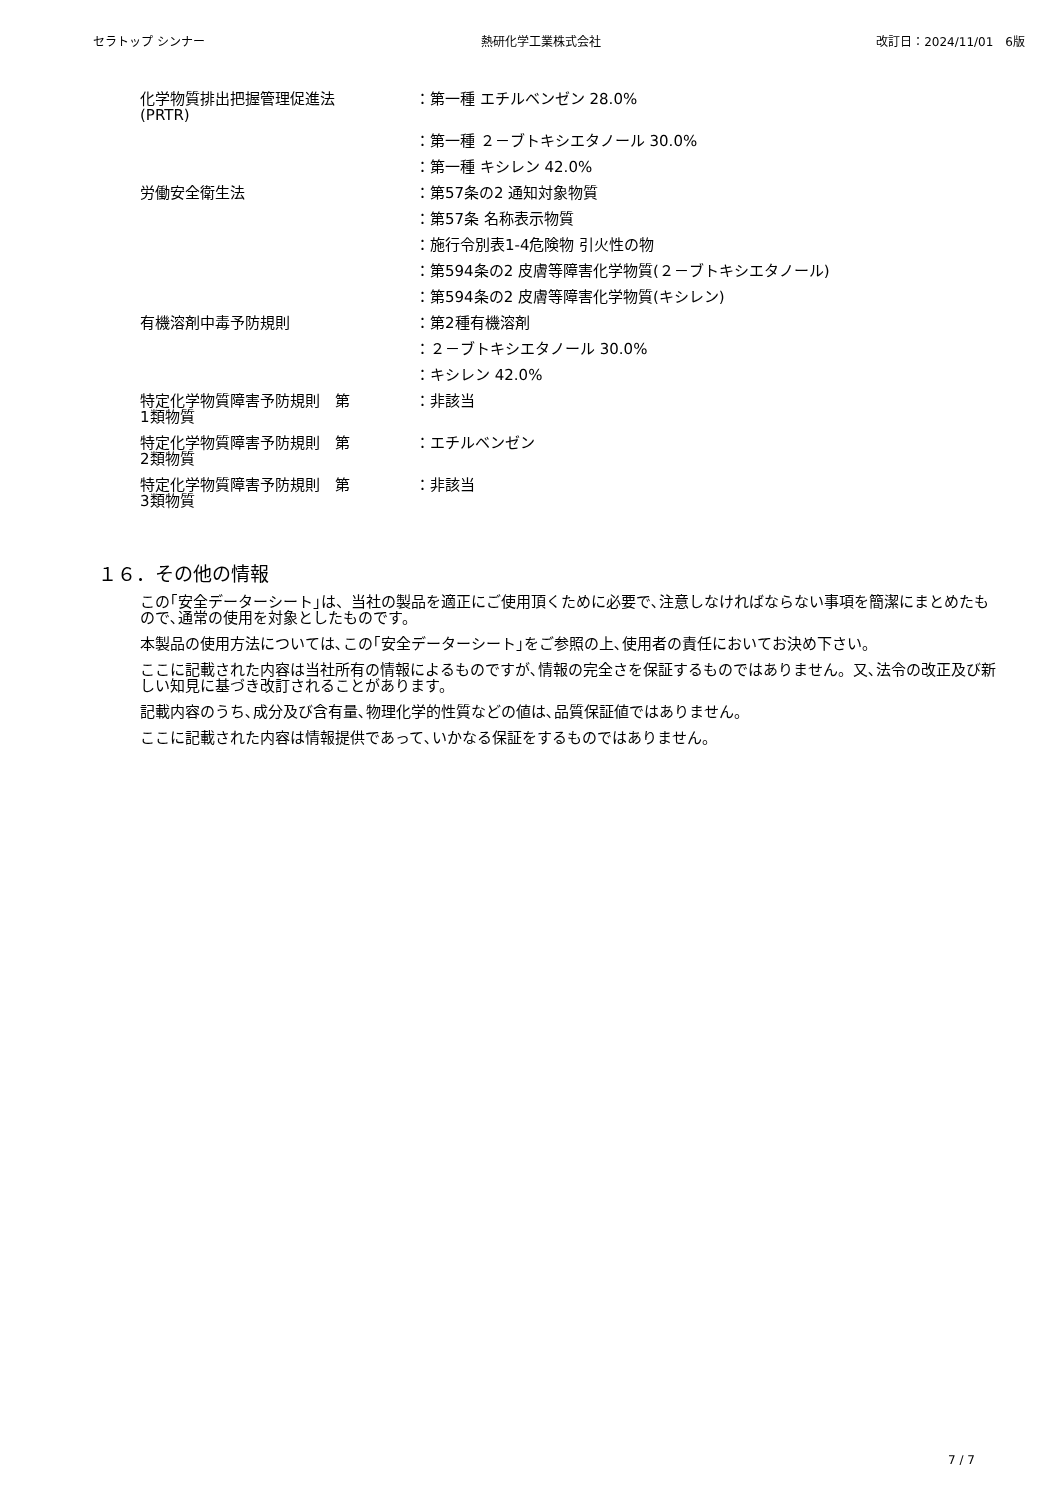セラトップ シンナー 熱研化学工業株式会社 改訂日：2024/11/01　6版
| 化学物質排出把握管理促進法 (PRTR) | ：第一種 エチルベンゼン 28.0% |
| | ：第一種 ２－ブトキシエタノール 30.0% |
| | ：第一種 キシレン 42.0% |
| 労働安全衛生法 | ：第57条の2 通知対象物質 |
| | ：第57条 名称表示物質 |
| | ：施行令別表1-4危険物 引火性の物 |
| | ：第594条の2 皮膚等障害化学物質(２－ブトキシエタノール) |
| | ：第594条の2 皮膚等障害化学物質(キシレン) |
| 有機溶剤中毒予防規則 | ：第2種有機溶剤 |
| | ：２－ブトキシエタノール 30.0% |
| | ：キシレン 42.0% |
| 特定化学物質障害予防規則 第 1類物質 | ：非該当 |
| 特定化学物質障害予防規則 第 2類物質 | ：エチルベンゼン |
| 特定化学物質障害予防規則 第 3類物質 | ：非該当 |
１６．その他の情報
この｢安全データーシート｣は、当社の製品を適正にご使用頂くために必要で､注意しなければならない事項を簡潔にまとめたもので､通常の使用を対象としたものです。
本製品の使用方法については､この｢安全データーシート｣をご参照の上､使用者の責任においてお決め下さい。
ここに記載された内容は当社所有の情報によるものですが､情報の完全さを保証するものではありません。又､法令の改正及び新しい知見に基づき改訂されることがあります。
記載内容のうち､成分及び含有量､物理化学的性質などの値は､品質保証値ではありません。
ここに記載された内容は情報提供であって､いかなる保証をするものではありません。
7 / 7